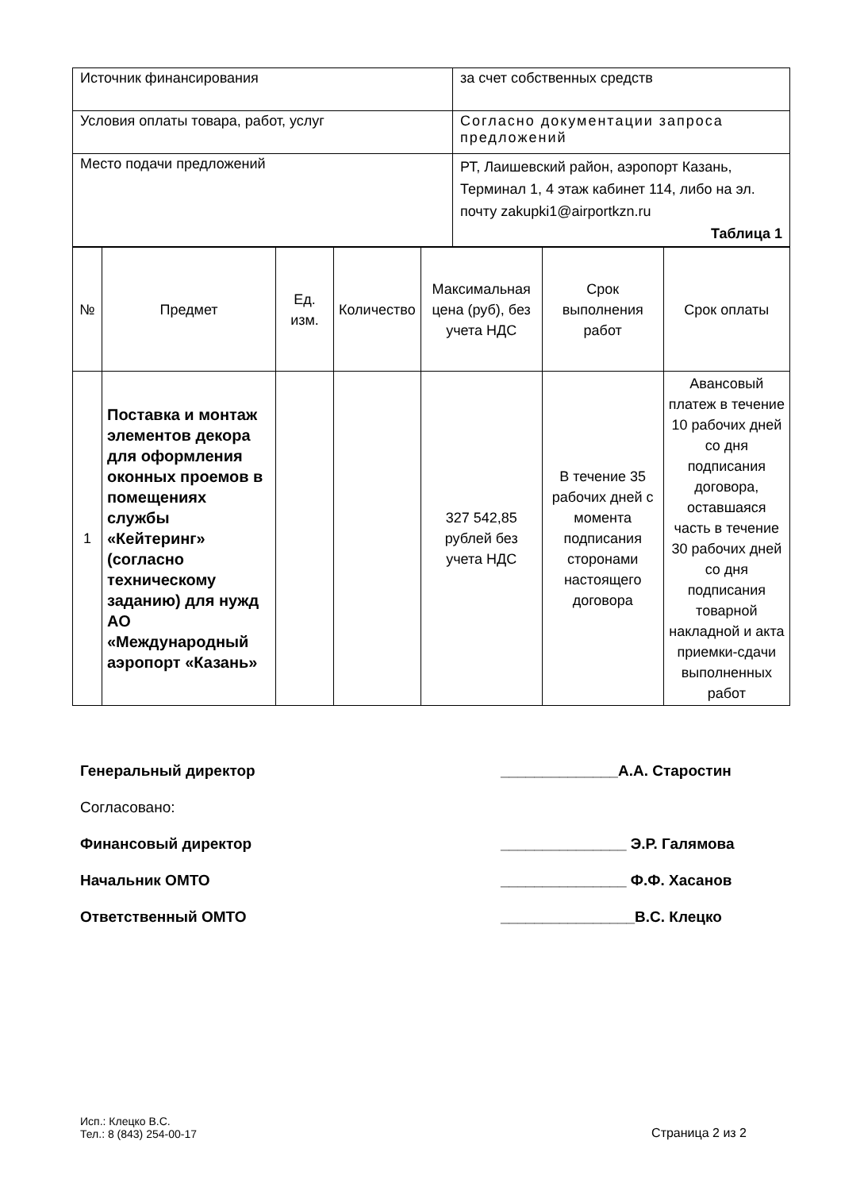| Источник финансирования | за счет собственных средств |
| Условия оплаты товара, работ, услуг | Согласно документации запроса предложений |
| Место подачи предложений | РТ, Лаишевский район, аэропорт Казань, Терминал 1, 4 этаж кабинет 114, либо на эл. почту zakupki1@airportkzn.ru Таблица 1 |
| № | Предмет | Ед. изм. | Количество | Максимальная цена (руб), без учета НДС | Срок выполнения работ | Срок оплаты |
| --- | --- | --- | --- | --- | --- | --- |
| 1 | Поставка и монтаж элементов декора для оформления оконных проемов в помещениях службы «Кейтеринг» (согласно техническому заданию) для нужд АО «Международный аэропорт «Казань» | | | 327 542,85 рублей без учета НДС | В течение 35 рабочих дней с момента подписания сторонами настоящего договора | Авансовый платеж в течение 10 рабочих дней со дня подписания договора, оставшаяся часть в течение 30 рабочих дней со дня подписания товарной накладной и акта приемки-сдачи выполненных работ |
Генеральный директор ______________А.А. Старостин
Согласовано:
Финансовый директор _______________ Э.Р. Галямова
Начальник ОМТО _______________ Ф.Ф. Хасанов
Ответственный ОМТО ________________В.С. Клецко
Исп.: Клецко В.С.
Тел.: 8 (843) 254-00-17
Страница 2 из 2